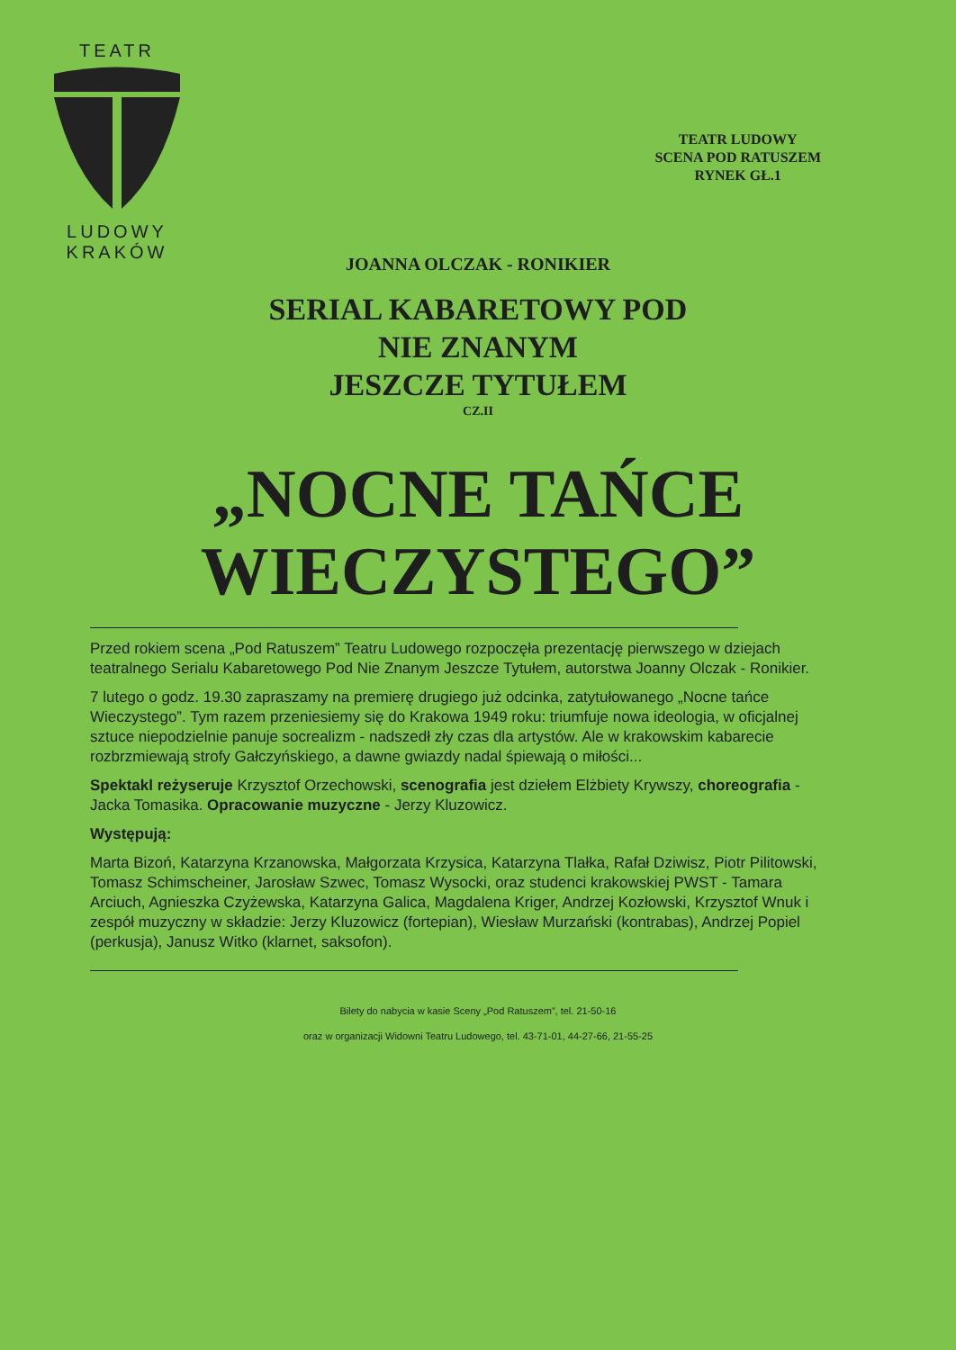TEATR LUDOWY KRAKÓW
TEATR LUDOWY
SCENA POD RATUSZEM
RYNEK GŁ.1
JOANNA OLCZAK - RONIKIER
SERIAL KABARETOWY POD
NIE ZNANYM
JESZCZE TYTUŁEM
CZ.II
„NOCNE TAŃCE
WIECZYSTEGO”
Przed rokiem scena „Pod Ratuszem” Teatru Ludowego rozpoczęła prezentację pierwszego w dziejach teatralnego Serialu Kabaretowego Pod Nie Znanym Jeszcze Tytułem, autorstwa Joanny Olczak - Ronikier.
7 lutego o godz. 19.30 zapraszamy na premierę drugiego już odcinka, zatytułowanego „Nocne tańce Wieczystego”. Tym razem przeniesiemy się do Krakowa 1949 roku: triumfuje nowa ideologia, w oficjalnej sztuce niepodzielnie panuje socrealizm - nadszedł zły czas dla artystów. Ale w krakowskim kabarecie rozbrzmiewają strofy Gałczyńskiego, a dawne gwiazdy nadal śpiewają o miłości...
Spektakl reżyseruje Krzysztof Orzechowski, scenografia jest dziełem Elżbiety Krywszy, choreografia - Jacka Tomasika. Opracowanie muzyczne - Jerzy Kluzowicz.
Występują:
Marta Bizoń, Katarzyna Krzanowska, Małgorzata Krzysica, Katarzyna Tlałka, Rafał Dziwisz, Piotr Pilitowski, Tomasz Schimscheiner, Jarosław Szwec, Tomasz Wysocki, oraz studenci krakowskiej PWST - Tamara Arciuch, Agnieszka Czyżewska, Katarzyna Galica, Magdalena Kriger, Andrzej Kozłowski, Krzysztof Wnuk i zespół muzyczny w składzie: Jerzy Kluzowicz (fortepian), Wiesław Murzański (kontrabas), Andrzej Popiel (perkusja), Janusz Witko (klarnet, saksofon).
Bilety do nabycia w kasie Sceny „Pod Ratuszem”, tel. 21-50-16
oraz w organizacji Widowni Teatru Ludowego, tel. 43-71-01, 44-27-66, 21-55-25